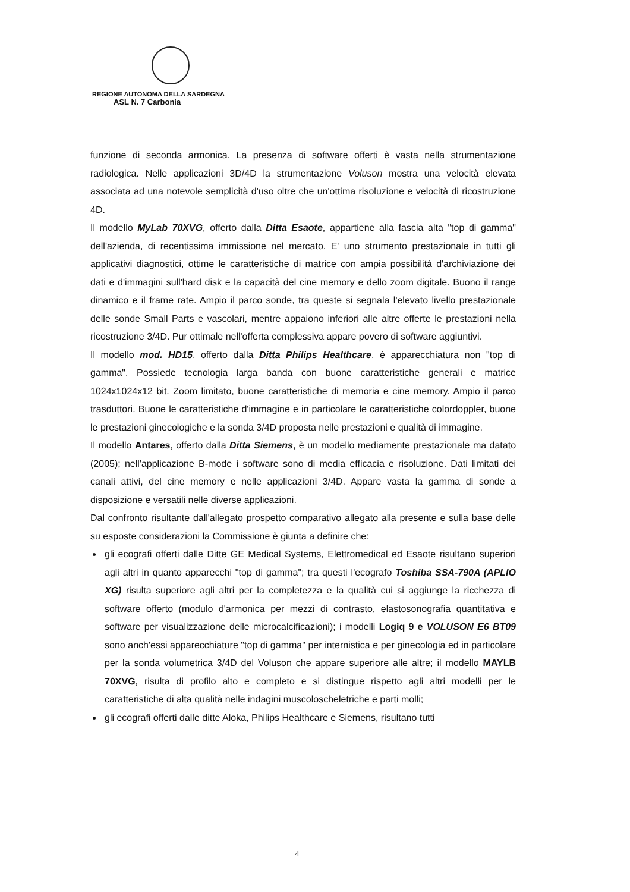REGIONE AUTONOMA DELLA SARDEGNA
ASL N. 7 Carbonia
funzione di seconda armonica. La presenza di software offerti è vasta nella strumentazione radiologica. Nelle applicazioni 3D/4D la strumentazione Voluson mostra una velocità elevata associata ad una notevole semplicità d'uso oltre che un'ottima risoluzione e velocità di ricostruzione 4D.
Il modello MyLab 70XVG, offerto dalla Ditta Esaote, appartiene alla fascia alta "top di gamma" dell'azienda, di recentissima immissione nel mercato. E' uno strumento prestazionale in tutti gli applicativi diagnostici, ottime le caratteristiche di matrice con ampia possibilità d'archiviazione dei dati e d'immagini sull'hard disk e la capacità del cine memory e dello zoom digitale. Buono il range dinamico e il frame rate. Ampio il parco sonde, tra queste si segnala l'elevato livello prestazionale delle sonde Small Parts e vascolari, mentre appaiono inferiori alle altre offerte le prestazioni nella ricostruzione 3/4D. Pur ottimale nell'offerta complessiva appare povero di software aggiuntivi.
Il modello mod. HD15, offerto dalla Ditta Philips Healthcare, è apparecchiatura non "top di gamma". Possiede tecnologia larga banda con buone caratteristiche generali e matrice 1024x1024x12 bit. Zoom limitato, buone caratteristiche di memoria e cine memory. Ampio il parco trasduttori. Buone le caratteristiche d'immagine e in particolare le caratteristiche colordoppler, buone le prestazioni ginecologiche e la sonda 3/4D proposta nelle prestazioni e qualità di immagine.
Il modello Antares, offerto dalla Ditta Siemens, è un modello mediamente prestazionale ma datato (2005); nell'applicazione B-mode i software sono di media efficacia e risoluzione. Dati limitati dei canali attivi, del cine memory e nelle applicazioni 3/4D. Appare vasta la gamma di sonde a disposizione e versatili nelle diverse applicazioni.
Dal confronto risultante dall'allegato prospetto comparativo allegato alla presente e sulla base delle su esposte considerazioni la Commissione è giunta a definire che:
gli ecografi offerti dalle Ditte GE Medical Systems, Elettromedical ed Esaote risultano superiori agli altri in quanto apparecchi "top di gamma"; tra questi l'ecografo Toshiba SSA-790A (APLIO XG) risulta superiore agli altri per la completezza e la qualità cui si aggiunge la ricchezza di software offerto (modulo d'armonica per mezzi di contrasto, elastosonografia quantitativa e software per visualizzazione delle microcalcificazioni); i modelli Logiq 9 e VOLUSON E6 BT09 sono anch'essi apparecchiature "top di gamma" per internistica e per ginecologia ed in particolare per la sonda volumetrica 3/4D del Voluson che appare superiore alle altre; il modello MAYLB 70XVG, risulta di profilo alto e completo e si distingue rispetto agli altri modelli per le caratteristiche di alta qualità nelle indagini muscoloscheletriche e parti molli;
gli ecografi offerti dalle ditte Aloka, Philips Healthcare e Siemens, risultano tutti
4